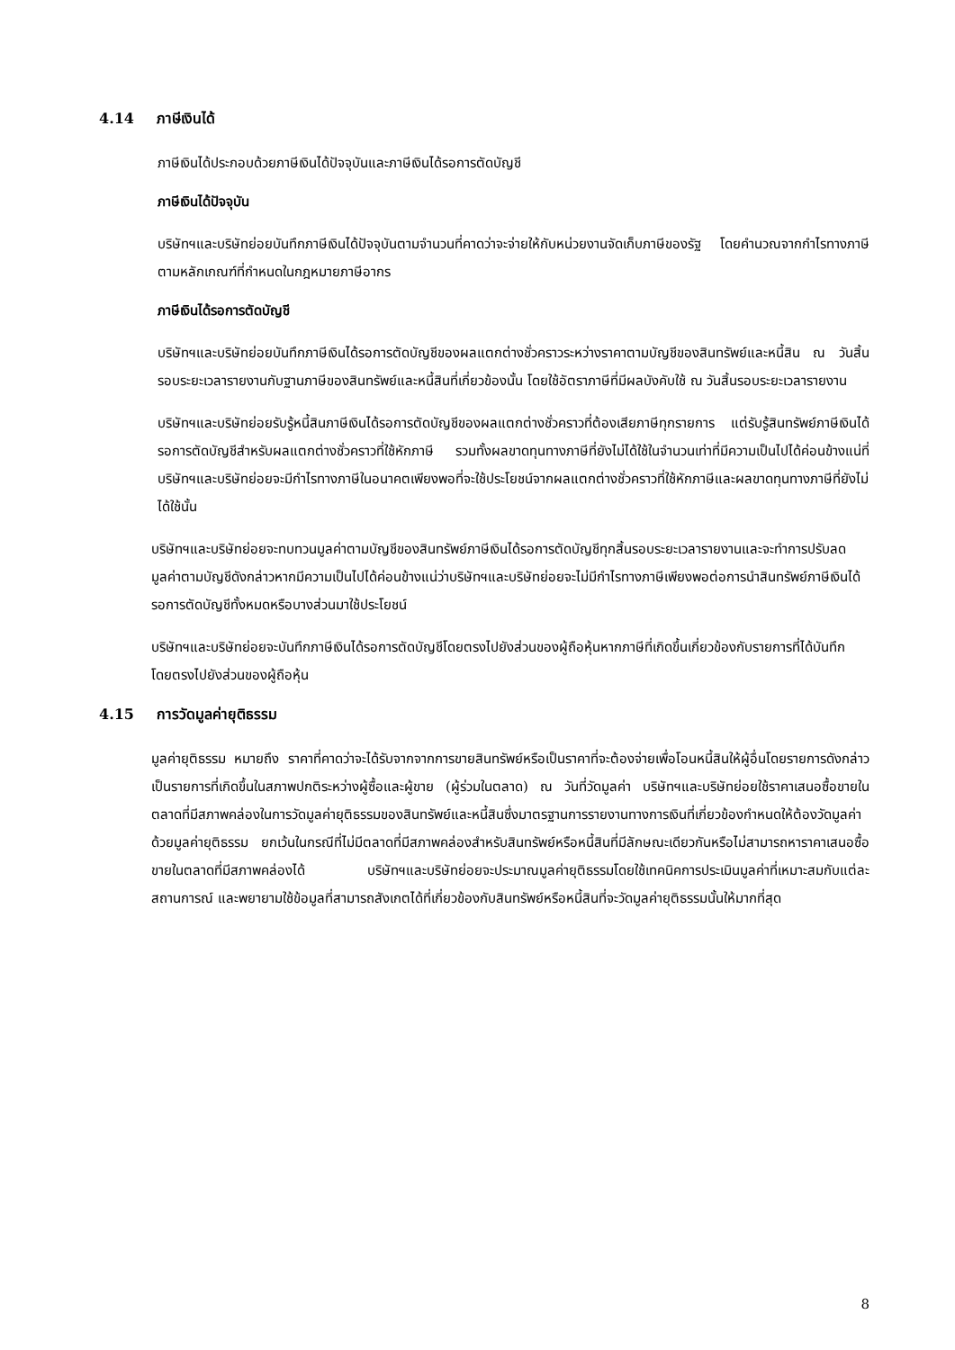4.14 ภาษีเงินได้
ภาษีเงินได้ประกอบด้วยภาษีเงินได้ปัจจุบันและภาษีเงินได้รอการตัดบัญชี
ภาษีเงินได้ปัจจุบัน
บริษัทฯและบริษัทย่อยบันทึกภาษีเงินได้ปัจจุบันตามจำนวนที่คาดว่าจะจ่ายให้กับหน่วยงานจัดเก็บภาษีของรัฐ โดยคำนวณจากกำไรทางภาษีตามหลักเกณฑ์ที่กำหนดในกฎหมายภาษีอากร
ภาษีเงินได้รอการตัดบัญชี
บริษัทฯและบริษัทย่อยบันทึกภาษีเงินได้รอการตัดบัญชีของผลแตกต่างชั่วคราวระหว่างราคาตามบัญชีของสินทรัพย์และหนี้สิน ณ วันสิ้นรอบระยะเวลารายงานกับฐานภาษีของสินทรัพย์และหนี้สินที่เกี่ยวข้องนั้น โดยใช้อัตราภาษีที่มีผลบังคับใช้ ณ วันสิ้นรอบระยะเวลารายงาน
บริษัทฯและบริษัทย่อยรับรู้หนี้สินภาษีเงินได้รอการตัดบัญชีของผลแตกต่างชั่วคราวที่ต้องเสียภาษีทุกรายการ แต่รับรู้สินทรัพย์ภาษีเงินได้รอการตัดบัญชีสำหรับผลแตกต่างชั่วคราวที่ใช้หักภาษี รวมทั้งผลขาดทุนทางภาษีที่ยังไม่ได้ใช้ในจำนวนเท่าที่มีความเป็นไปได้ค่อนข้างแน่ที่บริษัทฯและบริษัทย่อยจะมีกำไรทางภาษีในอนาคตเพียงพอที่จะใช้ประโยชน์จากผลแตกต่างชั่วคราวที่ใช้หักภาษีและผลขาดทุนทางภาษีที่ยังไม่ได้ใช้นั้น
บริษัทฯและบริษัทย่อยจะทบทวนมูลค่าตามบัญชีของสินทรัพย์ภาษีเงินได้รอการตัดบัญชีทุกสิ้นรอบระยะเวลารายงานและจะทำการปรับลดมูลค่าตามบัญชีดังกล่าวหากมีความเป็นไปได้ค่อนข้างแน่ว่าบริษัทฯและบริษัทย่อยจะไม่มีกำไรทางภาษีเพียงพอต่อการนำสินทรัพย์ภาษีเงินได้รอการตัดบัญชีทั้งหมดหรือบางส่วนมาใช้ประโยชน์
บริษัทฯและบริษัทย่อยจะบันทึกภาษีเงินได้รอการตัดบัญชีโดยตรงไปยังส่วนของผู้ถือหุ้นหากภาษีที่เกิดขึ้นเกี่ยวข้องกับรายการที่ได้บันทึกโดยตรงไปยังส่วนของผู้ถือหุ้น
4.15 การวัดมูลค่ายุติธรรม
มูลค่ายุติธรรม หมายถึง ราคาที่คาดว่าจะได้รับจากจากการขายสินทรัพย์หรือเป็นราคาที่จะต้องจ่ายเพื่อโอนหนี้สินให้ผู้อื่นโดยรายการดังกล่าวเป็นรายการที่เกิดขึ้นในสภาพปกติระหว่างผู้ซื้อและผู้ขาย (ผู้ร่วมในตลาด) ณ วันที่วัดมูลค่า บริษัทฯและบริษัทย่อยใช้ราคาเสนอซื้อขายในตลาดที่มีสภาพคล่องในการวัดมูลค่ายุติธรรมของสินทรัพย์และหนี้สินซึ่งมาตรฐานการรายงานทางการเงินที่เกี่ยวข้องกำหนดให้ต้องวัดมูลค่าด้วยมูลค่ายุติธรรม ยกเว้นในกรณีที่ไม่มีตลาดที่มีสภาพคล่องสำหรับสินทรัพย์หรือหนี้สินที่มีลักษณะเดียวกันหรือไม่สามารถหาราคาเสนอซื้อขายในตลาดที่มีสภาพคล่องได้ บริษัทฯและบริษัทย่อยจะประมาณมูลค่ายุติธรรมโดยใช้เทคนิคการประเมินมูลค่าที่เหมาะสมกับแต่ละสถานการณ์ และพยายามใช้ข้อมูลที่สามารถสังเกตได้ที่เกี่ยวข้องกับสินทรัพย์หรือหนี้สินที่จะวัดมูลค่ายุติธรรมนั้นให้มากที่สุด
8